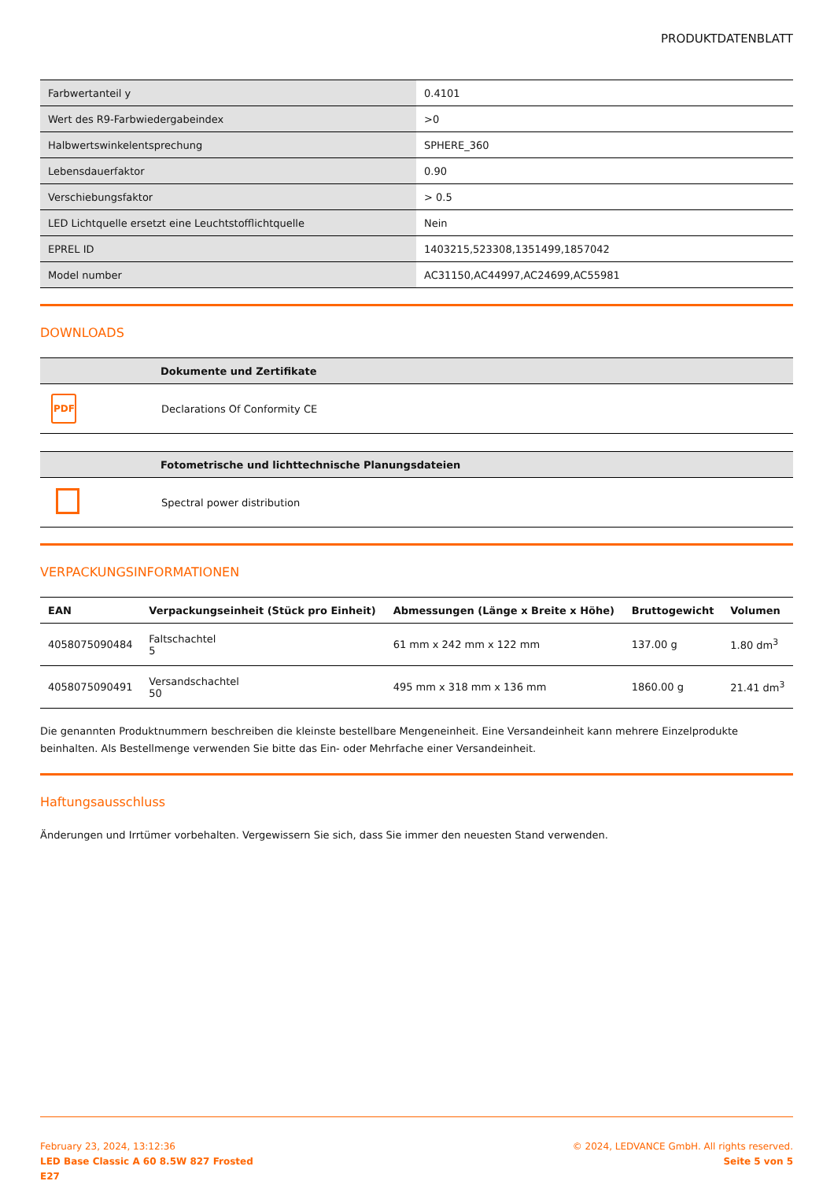PRODUKTDATENBLATT
| Farbwertanteil y | 0.4101 |
| Wert des R9-Farbwiedergabeindex | >0 |
| Halbwertswinkelentsprechung | SPHERE_360 |
| Lebensdauerfaktor | 0.90 |
| Verschiebungsfaktor | > 0.5 |
| LED Lichtquelle ersetzt eine Leuchtstofflichtquelle | Nein |
| EPREL ID | 1403215,523308,1351499,1857042 |
| Model number | AC31150,AC44997,AC24699,AC55981 |
DOWNLOADS
| | Dokumente und Zertifikate |
| --- | --- |
| PDF | Declarations Of Conformity CE |
| | Fotometrische und lichttechnische Planungsdateien |
| --- | --- |
| | Spectral power distribution |
VERPACKUNGSINFORMATIONEN
| EAN | Verpackungseinheit (Stück pro Einheit) | Abmessungen (Länge x Breite x Höhe) | Bruttogewicht | Volumen |
| --- | --- | --- | --- | --- |
| 4058075090484 | Faltschachtel 5 | 61 mm x 242 mm x 122 mm | 137.00 g | 1.80 dm<sup>3</sup> |
| 4058075090491 | Versandschachtel 50 | 495 mm x 318 mm x 136 mm | 1860.00 g | 21.41 dm<sup>3</sup> |
Die genannten Produktnummern beschreiben die kleinste bestellbare Mengeneinheit. Eine Versandeinheit kann mehrere Einzelprodukte beinhalten. Als Bestellmenge verwenden Sie bitte das Ein- oder Mehrfache einer Versandeinheit.
Haftungsausschluss
Änderungen und Irrtümer vorbehalten. Vergewissern Sie sich, dass Sie immer den neuesten Stand verwenden.
February 23, 2024, 13:12:36
LED Base Classic A 60 8.5W 827 Frosted
E27
© 2024, LEDVANCE GmbH. All rights reserved.
Seite 5 von 5